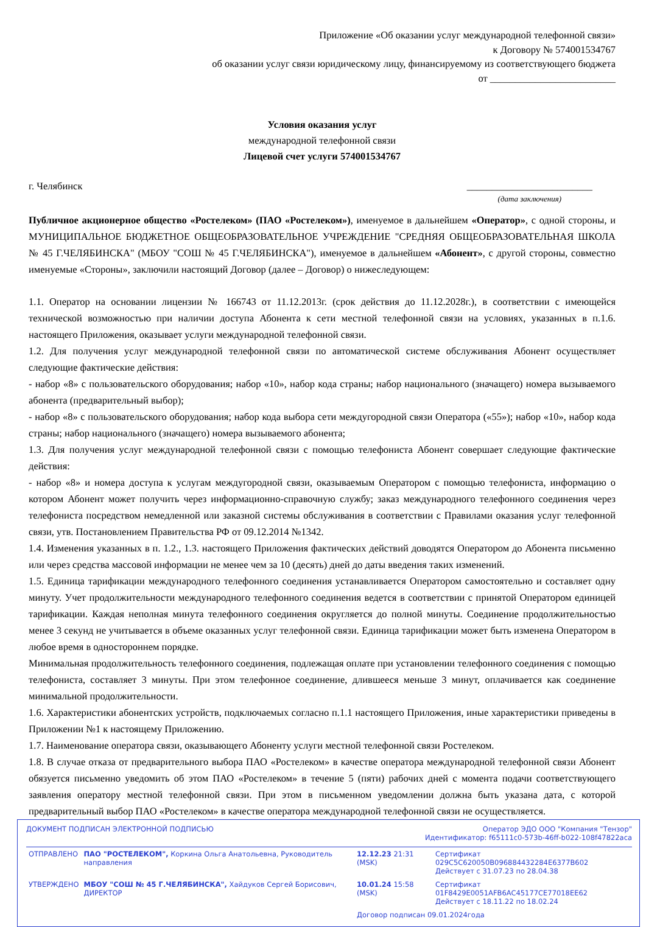Приложение «Об оказании услуг международной телефонной связи»
к Договору № 574001534767
об оказании услуг связи юридическому лицу, финансируемому из соответствующего бюджета
от _________________________
Условия оказания услуг
международной телефонной связи
Лицевой счет услуги 574001534767
г. Челябинск _________________________
(дата заключения)
Публичное акционерное общество «Ростелеком» (ПАО «Ростелеком»), именуемое в дальнейшем «Оператор», с одной стороны, и МУНИЦИПАЛЬНОЕ БЮДЖЕТНОЕ ОБЩЕОБРАЗОВАТЕЛЬНОЕ УЧРЕЖДЕНИЕ "СРЕДНЯЯ ОБЩЕОБРАЗОВАТЕЛЬНАЯ ШКОЛА № 45 Г.ЧЕЛЯБИНСКА" (МБОУ "СОШ № 45 Г.ЧЕЛЯБИНСКА"), именуемое в дальнейшем «Абонент», с другой стороны, совместно именуемые «Стороны», заключили настоящий Договор (далее – Договор) о нижеследующем:
1.1. Оператор на основании лицензии № 166743 от 11.12.2013г. (срок действия до 11.12.2028г.), в соответствии с имеющейся технической возможностью при наличии доступа Абонента к сети местной телефонной связи на условиях, указанных в п.1.6. настоящего Приложения, оказывает услуги международной телефонной связи.
1.2. Для получения услуг международной телефонной связи по автоматической системе обслуживания Абонент осуществляет следующие фактические действия:
- набор «8» с пользовательского оборудования; набор «10», набор кода страны; набор национального (значащего) номера вызываемого абонента (предварительный выбор);
- набор «8» с пользовательского оборудования; набор кода выбора сети междугородной связи Оператора («55»); набор «10», набор кода страны; набор национального (значащего) номера вызываемого абонента;
1.3. Для получения услуг международной телефонной связи с помощью телефониста Абонент совершает следующие фактические действия:
- набор «8» и номера доступа к услугам междугородной связи, оказываемым Оператором с помощью телефониста, информацию о котором Абонент может получить через информационно-справочную службу; заказ международного телефонного соединения через телефониста посредством немедленной или заказной системы обслуживания в соответствии с Правилами оказания услуг телефонной связи, утв. Постановлением Правительства РФ от 09.12.2014 №1342.
1.4. Изменения указанных в п. 1.2., 1.3. настоящего Приложения фактических действий доводятся Оператором до Абонента письменно или через средства массовой информации не менее чем за 10 (десять) дней до даты введения таких изменений.
1.5. Единица тарификации международного телефонного соединения устанавливается Оператором самостоятельно и составляет одну минуту. Учет продолжительности международного телефонного соединения ведется в соответствии с принятой Оператором единицей тарификации. Каждая неполная минута телефонного соединения округляется до полной минуты. Соединение продолжительностью менее 3 секунд не учитывается в объеме оказанных услуг телефонной связи. Единица тарификации может быть изменена Оператором в любое время в одностороннем порядке.
Минимальная продолжительность телефонного соединения, подлежащая оплате при установлении телефонного соединения с помощью телефониста, составляет 3 минуты. При этом телефонное соединение, длившееся меньше 3 минут, оплачивается как соединение минимальной продолжительности.
1.6. Характеристики абонентских устройств, подключаемых согласно п.1.1 настоящего Приложения, иные характеристики приведены в Приложении №1 к настоящему Приложению.
1.7. Наименование оператора связи, оказывающего Абоненту услуги местной телефонной связи Ростелеком.
1.8. В случае отказа от предварительного выбора ПАО «Ростелеком» в качестве оператора международной телефонной связи Абонент обязуется письменно уведомить об этом ПАО «Ростелеком» в течение 5 (пяти) рабочих дней с момента подачи соответствующего заявления оператору местной телефонной связи. При этом в письменном уведомлении должна быть указана дата, с которой предварительный выбор ПАО «Ростелеком» в качестве оператора международной телефонной связи не осуществляется.
ДОКУМЕНТ ПОДПИСАН ЭЛЕКТРОННОЙ ПОДПИСЬЮ Оператор ЭДО ООО "Компания "Тензор"
Идентификатор: f65111c0-573b-46ff-b022-108f47822aca
| ОТПРАВЛЕНО | ПАО "РОСТЕЛЕКОМ", Коркина Ольга Анатольевна, Руководитель направления | 12.12.23 21:31 (MSK) | Сертификат 029C5C620050B096884432284E6377B602 Действует с 31.07.23 по 28.04.38 |
| УТВЕРЖДЕНО | МБОУ "СОШ № 45 Г.ЧЕЛЯБИНСКА", Хайдуков Сергей Борисович, ДИРЕКТОР | 10.01.24 15:58 (MSK) | Сертификат 01F8429E0051AFB6AC45177CE77018EE62 Действует с 18.11.22 по 18.02.24 |
| | | Договор подписан 09.01.2024года | |